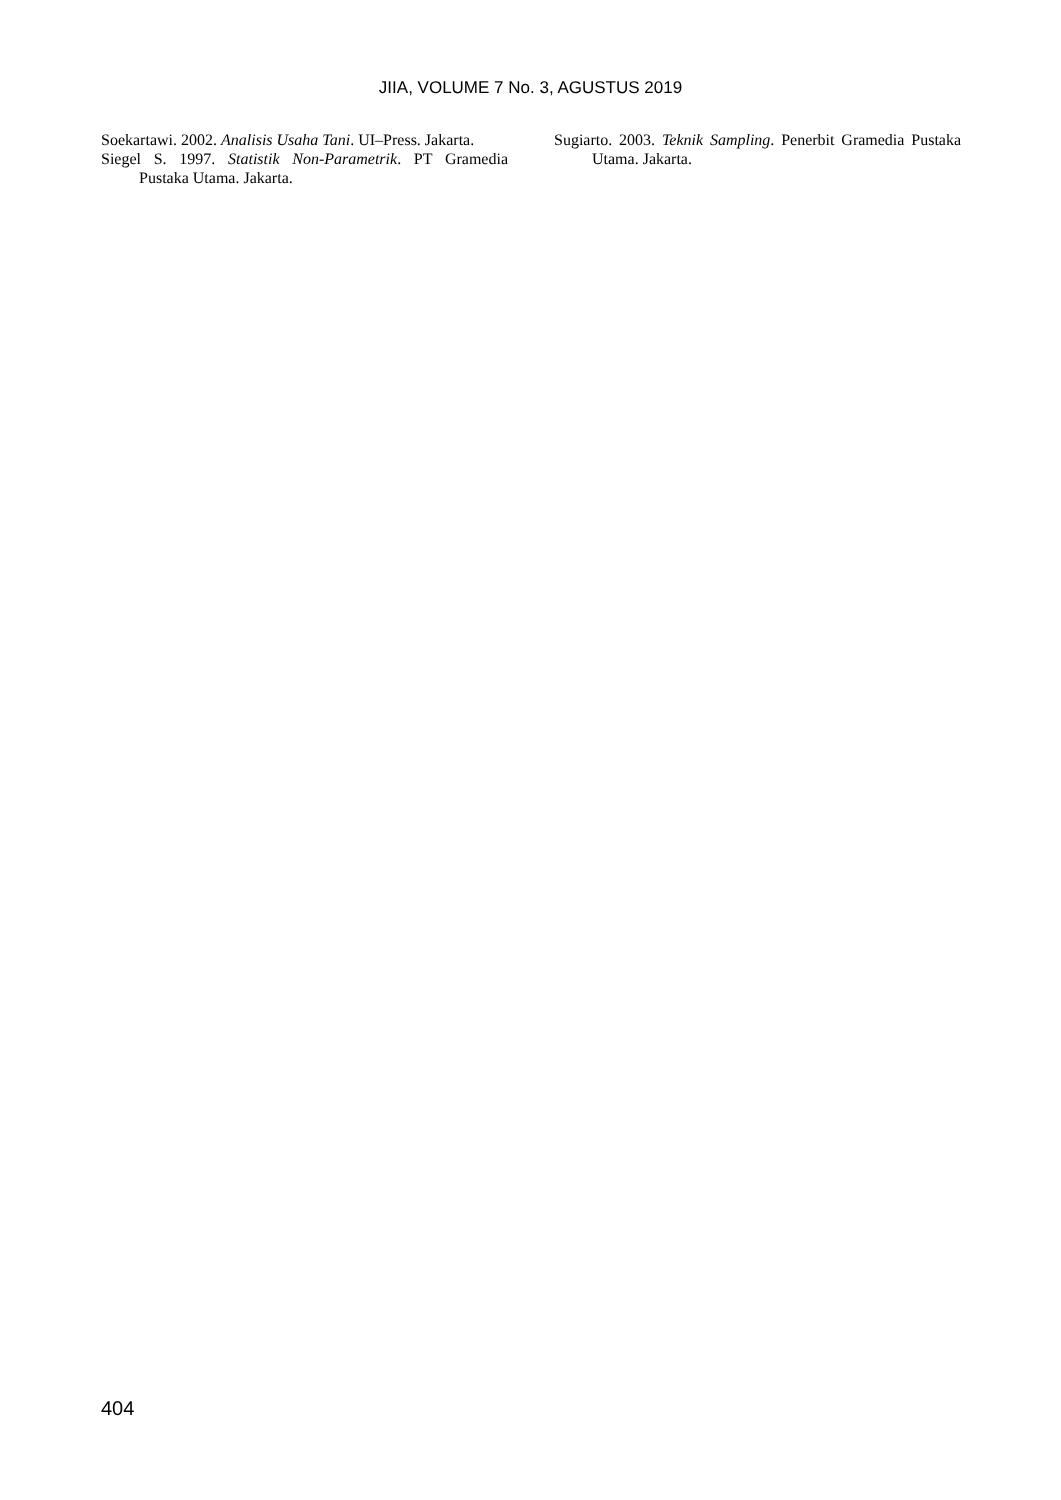JIIA, VOLUME 7 No. 3, AGUSTUS 2019
Soekartawi. 2002. Analisis Usaha Tani. UI–Press. Jakarta.
Siegel S. 1997. Statistik Non-Parametrik. PT Gramedia Pustaka Utama. Jakarta.
Sugiarto. 2003. Teknik Sampling. Penerbit Gramedia Pustaka Utama. Jakarta.
404